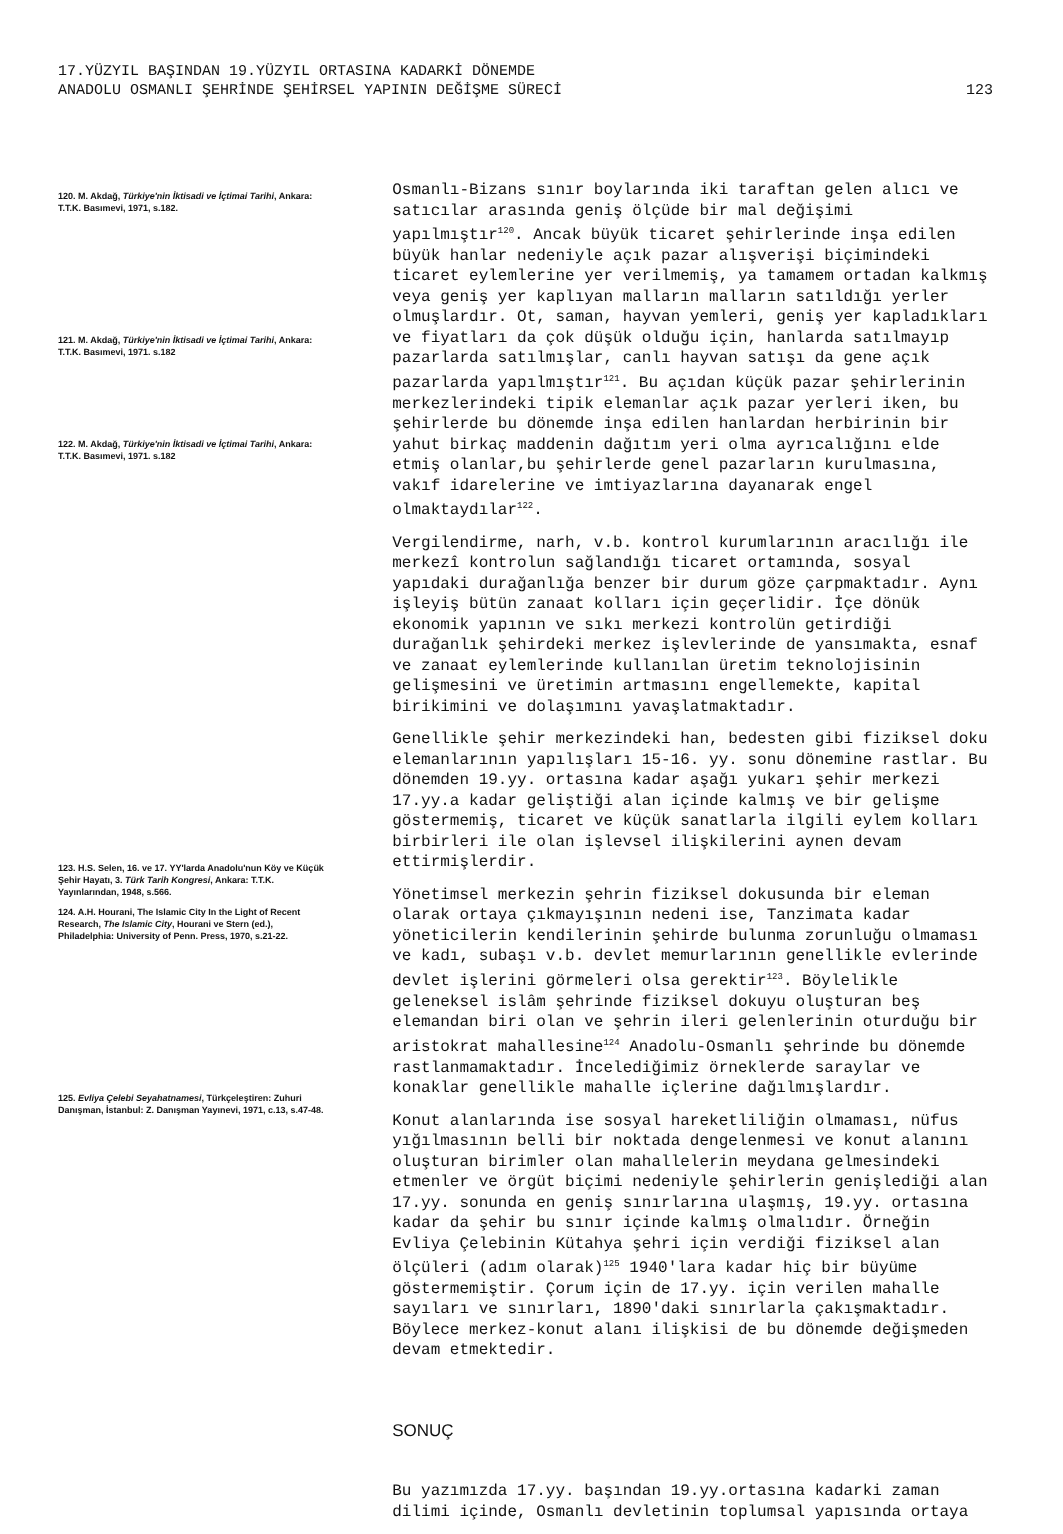17.YÜZYIL BAŞINDAN 19.YÜZYIL ORTASINA KADARKİ DÖNEMDE
ANADOLU OSMANLI ŞEHRİNDE ŞEHİRSEL YAPININ DEĞİŞME SÜRECİ
123
120. M. Akdağ, Türkiye'nin İktisadi ve İçtimai Tarihi, Ankara: T.T.K. Basımevi, 1971, s.182.
121. M. Akdağ, Türkiye'nin İktisadi ve İçtimai Tarihi, Ankara: T.T.K. Basımevi, 1971. s.182
122. M. Akdağ, Türkiye'nin İktisadi ve İçtimai Tarihi, Ankara: T.T.K. Basımevi, 1971. s.182
123. H.S. Selen, 16. ve 17. YY'larda Anadolu'nun Köy ve Küçük Şehir Hayatı, 3. Türk Tarih Kongresi, Ankara: T.T.K. Yayınlarından, 1948, s.566.
124. A.H. Hourani, The Islamic City In the Light of Recent Research, The Islamic City, Hourani ve Stern (ed.), Philadelphia: University of Penn. Press, 1970, s.21-22.
125. Evliya Çelebi Seyahatnamesi, Türkçeleştiren: Zuhuri Danışman, İstanbul: Z. Danışman Yayınevi, 1971, c.13, s.47-48.
Osmanlı-Bizans sınır boylarında iki taraftan gelen alıcı ve satıcılar arasında geniş ölçüde bir mal değişimi yapılmıştır<sup>120</sup>. Ancak büyük ticaret şehirlerinde inşa edilen büyük hanlar nedeniyle açık pazar alışverişi biçimindeki ticaret eylemlerine yer verilmemiş, ya tamamem ortadan kalkmış veya geniş yer kaplıyan malların malların satıldığı yerler olmuşlardır. Ot, saman, hayvan yemleri, geniş yer kapladıkları ve fiyatları da çok düşük olduğu için, hanlarda satılmayıp pazarlarda satılmışlar, canlı hayvan satışı da gene açık pazarlarda yapılmıştır<sup>121</sup>. Bu açıdan küçük pazar şehirlerinin merkezlerindeki tipik elemanlar açık pazar yerleri iken, bu şehirlerde bu dönemde inşa edilen hanlardan herbirinin bir yahut birkaç maddenin dağıtım yeri olma ayrıcalığını elde etmiş olanlar,bu şehirlerde genel pazarların kurulmasına, vakıf idarelerine ve imtiyazlarına dayanarak engel olmaktaydılar<sup>122</sup>.
Vergilendirme, narh, v.b. kontrol kurumlarının aracılığı ile merkezî kontrolun sağlandığı ticaret ortamında, sosyal yapıdaki durağanlığa benzer bir durum göze çarpmaktadır. Aynı işleyiş bütün zanaat kolları için geçerlidir. İçe dönük ekonomik yapının ve sıkı merkezi kontrolün getirdiği durağanlık şehirdeki merkez işlevlerinde de yansımakta, esnaf ve zanaat eylemlerinde kullanılan üretim teknolojisinin gelişmesini ve üretimin artmasını engellemekte, kapital birikimini ve dolaşımını yavaşlatmaktadır.
Genellikle şehir merkezindeki han, bedesten gibi fiziksel doku elemanlarının yapılışları 15-16. yy. sonu dönemine rastlar. Bu dönemden 19.yy. ortasına kadar aşağı yukarı şehir merkezi 17.yy.a kadar geliştiği alan içinde kalmış ve bir gelişme göstermemiş, ticaret ve küçük sanatlarla ilgili eylem kolları birbirleri ile olan işlevsel ilişkilerini aynen devam ettirmişlerdir.
Yönetimsel merkezin şehrin fiziksel dokusunda bir eleman olarak ortaya çıkmayışının nedeni ise, Tanzimata kadar yöneticilerin kendilerinin şehirde bulunma zorunluğu olmaması ve kadı, subaşı v.b. devlet memurlarının genellikle evlerinde devlet işlerini görmeleri olsa gerektir<sup>123</sup>. Böylelikle geleneksel islâm şehrinde fiziksel dokuyu oluşturan beş elemandan biri olan ve şehrin ileri gelenlerinin oturduğu bir aristokrat mahallesine<sup>124</sup> Anadolu-Osmanlı şehrinde bu dönemde rastlanmamaktadır. İncelediğimiz örneklerde saraylar ve konaklar genellikle mahalle içlerine dağılmışlardır.
Konut alanlarında ise sosyal hareketliliğin olmaması, nüfus yığılmasının belli bir noktada dengelenmesi ve konut alanını oluşturan birimler olan mahallelerin meydana gelmesindeki etmenler ve örgüt biçimi nedeniyle şehirlerin genişlediği alan 17.yy. sonunda en geniş sınırlarına ulaşmış, 19.yy. ortasına kadar da şehir bu sınır içinde kalmış olmalıdır. Örneğin Evliya Çelebinin Kütahya şehri için verdiği fiziksel alan ölçüleri (adım olarak)<sup>125</sup> 1940'lara kadar hiç bir büyüme göstermemiştir. Çorum için de 17.yy. için verilen mahalle sayıları ve sınırları, 1890'daki sınırlarla çakışmaktadır. Böylece merkez-konut alanı ilişkisi de bu dönemde değişmeden devam etmektedir.
SONUÇ
Bu yazımızda 17.yy. başından 19.yy.ortasına kadarki zaman dilimi içinde, Osmanlı devletinin toplumsal yapısında ortaya